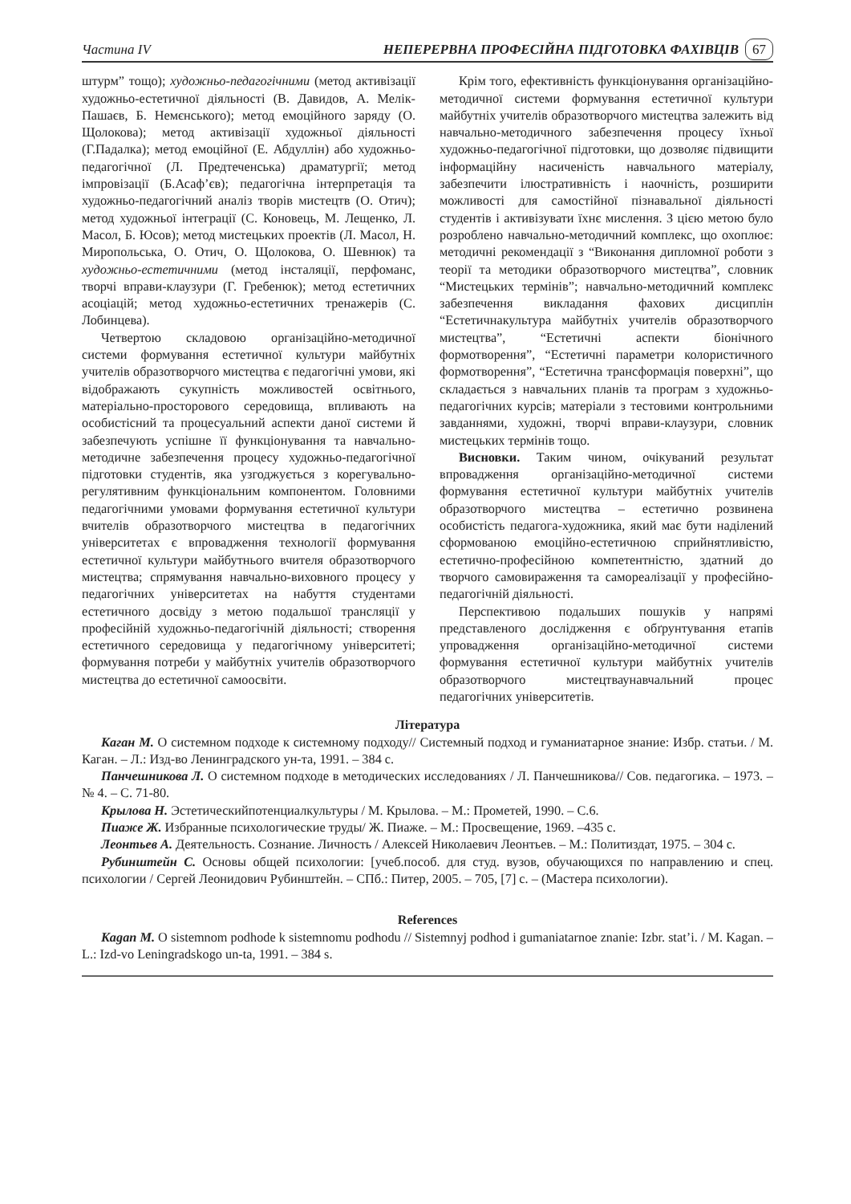Частина IV НЕПЕРЕРВНА ПРОФЕСІЙНА ПІДГОТОВКА ФАХІВЦІВ 67
штурм” тощо); художньо-педагогічними (метод активізації художньо-естетичної діяльності (В. Давидов, А. Мелік-Пашаєв, Б. Немєнського); метод емоційного заряду (О. Щолокова); метод активізації художньої діяльності (Г.Падалка); метод емоційної (Е. Абдуллін) або художньо-педагогічної (Л. Предтеченська) драматургії; метод імпровізації (Б.Асаф’єв); педагогічна інтерпретація та художньо-педагогічний аналіз творів мистецтв (О. Отич); метод художньої інтеграції (С. Коновець, М. Лещенко, Л. Масол, Б. Юсов); метод мистецьких проектів (Л. Масол, Н. Миропольська, О. Отич, О. Щолокова, О. Шевнюк) та художньо-естетичними (метод інсталяції, перфоманс, творчі вправи-клаузури (Г. Гребенюк); метод естетичних асоціацій; метод художньо-естетичних тренажерів (С. Лобинцева).
Четвертою складовою організаційно-методичної системи формування естетичної культури майбутніх учителів образотворчого мистецтва є педагогічні умови, які відображають сукупність можливостей освітнього, матеріально-просторового середовища, впливають на особистісний та процесуальний аспекти даної системи й забезпечують успішне її функціонування та навчально-методичне забезпечення процесу художньо-педагогічної підготовки студентів, яка узгоджується з корегувально-регулятивним функціональним компонентом. Головними педагогічними умовами формування естетичної культури вчителів образотворчого мистецтва в педагогічних університетах є впровадження технології формування естетичної культури майбутнього вчителя образотворчого мистецтва; спрямування навчально-виховного процесу у педагогічних університетах на набуття студентами естетичного досвіду з метою подальшої трансляції у професійній художньо-педагогічній діяльності; створення естетичного середовища у педагогічному університеті; формування потреби у майбутніх учителів образотворчого мистецтва до естетичної самоосвіти.
Крім того, ефективність функціонування організаційно-методичної системи формування естетичної культури майбутніх учителів образотворчого мистецтва залежить від навчально-методичного забезпечення процесу їхньої художньо-педагогічної підготовки, що дозволяє підвищити інформаційну насиченість навчального матеріалу, забезпечити ілюстративність і наочність, розширити можливості для самостійної пізнавальної діяльності студентів і активізувати їхнє мислення. З цією метою було розроблено навчально-методичний комплекс, що охоплює: методичні рекомендації з “Виконання дипломної роботи з теорії та методики образотворчого мистецтва”, словник “Мистецьких термінів”; навчально-методичний комплекс забезпечення викладання фахових дисциплін “Естетичнакультура майбутніх учителів образотворчого мистецтва”, “Естетичні аспекти біонічного формотворення”, “Естетичні параметри колористичного формотворення”, “Естетична трансформація поверхні”, що складається з навчальних планів та програм з художньо-педагогічних курсів; матеріали з тестовими контрольними завданнями, художні, творчі вправи-клаузури, словник мистецьких термінів тощо.
Висновки. Таким чином, очікуваний результат впровадження організаційно-методичної системи формування естетичної культури майбутніх учителів образотворчого мистецтва – естетично розвинена особистість педагога-художника, який має бути наділений сформованою емоційно-естетичною сприйнятливістю, естетично-професійною компетентністю, здатний до творчого самовираження та самореалізації у професійно-педагогічній діяльності.
Перспективою подальших пошуків у напрямі представленого дослідження є обґрунтування етапів упровадження організаційно-методичної системи формування естетичної культури майбутніх учителів образотворчого мистецтваунавчальний процес педагогічних університетів.
Література
Каган М. О системном подходе к системному подходу// Системный подход и гуманиатарное знание: Избр. статьи. / М. Каган. – Л.: Изд-во Ленинградского ун-та, 1991. – 384 с.
Панчешникова Л. О системном подходе в методических исследованиях / Л. Панчешникова// Сов. педагогика. – 1973. – № 4. – С. 71-80.
Крылова Н. Эстетическийпотенциалкультуры / М. Крылова. – М.: Прометей, 1990. – С.6.
Пиаже Ж. Избранные психологические труды/ Ж. Пиаже. – М.: Просвещение, 1969. –435 с.
Леонтьев А. Деятельность. Сознание. Личность / Алексей Николаевич Леонтьев. – М.: Политиздат, 1975. – 304 с.
Рубинштейн С. Основы общей психологии: [учеб.пособ. для студ. вузов, обучающихся по направлению и спец. психологии / Сергей Леонидович Рубинштейн. – СПб.: Питер, 2005. – 705, [7] с. – (Мастера психологии).
References
Kagan M. O sistemnom podhode k sistemnomu podhodu // Sistemnyj podhod i gumaniatarnoe znanie: Izbr. stat’i. / M. Kagan. – L.: Izd-vo Leningradskogo un-ta, 1991. – 384 s.